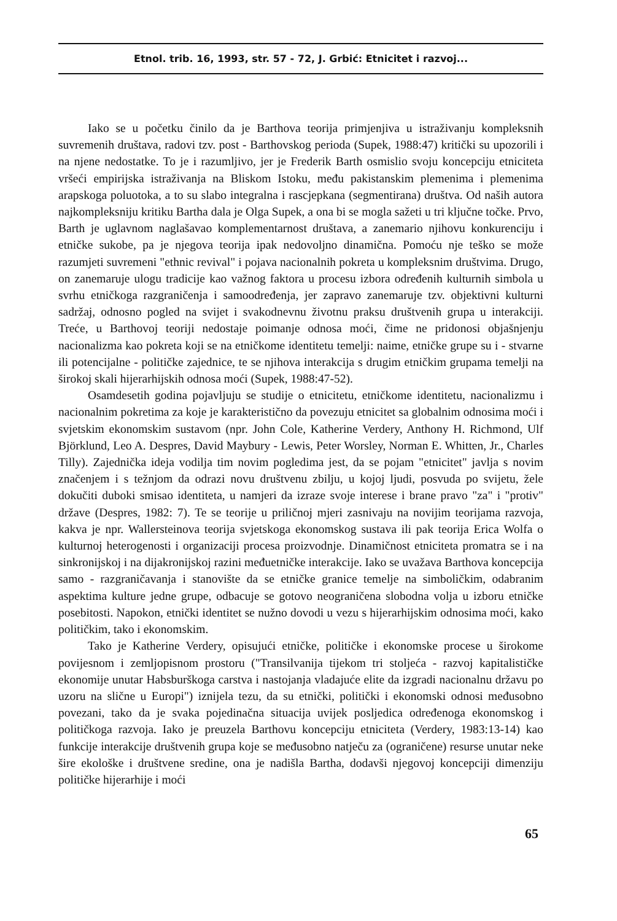Etnol. trib. 16, 1993, str. 57 - 72, J. Grbić: Etnicitet i razvoj...
Iako se u početku činilo da je Barthova teorija primjenjiva u istraživanju kompleksnih suvremenih društava, radovi tzv. post - Barthovskog perioda (Supek, 1988:47) kritički su upozorili i na njene nedostatke. To je i razumljivo, jer je Frederik Barth osmislio svoju koncepciju etniciteta vršeći empirijska istraživanja na Bliskom Istoku, među pakistanskim plemenima i plemenima arapskoga poluotoka, a to su slabo integralna i rascjepkana (segmentirana) društva. Od naših autora najkompleksniju kritiku Bartha dala je Olga Supek, a ona bi se mogla sažeti u tri ključne točke. Prvo, Barth je uglavnom naglašavao komplementarnost društava, a zanemario njihovu konkurenciju i etničke sukobe, pa je njegova teorija ipak nedovoljno dinamična. Pomoću nje teško se može razumjeti suvremeni "ethnic revival" i pojava nacionalnih pokreta u kompleksnim društvima. Drugo, on zanemaruje ulogu tradicije kao važnog faktora u procesu izbora određenih kulturnih simbola u svrhu etničkoga razgraničenja i samoodređenja, jer zapravo zanemaruje tzv. objektivni kulturni sadržaj, odnosno pogled na svijet i svakodnevnu životnu praksu društvenih grupa u interakciji. Treće, u Barthovoj teoriji nedostaje poimanje odnosa moći, čime ne pridonosi objašnjenju nacionalizma kao pokreta koji se na etničkome identitetu temelji: naime, etničke grupe su i - stvarne ili potencijalne - političke zajednice, te se njihova interakcija s drugim etničkim grupama temelji na širokoj skali hijerarhijskih odnosa moći (Supek, 1988:47-52).
Osamdesetih godina pojavljuju se studije o etnicitetu, etničkome identitetu, nacionalizmu i nacionalnim pokretima za koje je karakteristično da povezuju etnicitet sa globalnim odnosima moći i svjetskim ekonomskim sustavom (npr. John Cole, Katherine Verdery, Anthony H. Richmond, Ulf Björklund, Leo A. Despres, David Maybury - Lewis, Peter Worsley, Norman E. Whitten, Jr., Charles Tilly). Zajednička ideja vodilja tim novim pogledima jest, da se pojam "etnicitet" javlja s novim značenjem i s težnjom da odrazi novu društvenu zbilju, u kojoj ljudi, posvuda po svijetu, žele dokučiti duboki smisao identiteta, u namjeri da izraze svoje interese i brane pravo "za" i "protiv" države (Despres, 1982: 7). Te se teorije u priličnoj mjeri zasnivaju na novijim teorijama razvoja, kakva je npr. Wallersteinova teorija svjetskoga ekonomskog sustava ili pak teorija Erica Wolfa o kulturnoj heterogenosti i organizaciji procesa proizvodnje. Dinamičnost etniciteta promatra se i na sinkronijskoj i na dijakronijskoj razini međuetničke interakcije. Iako se uvažava Barthova koncepcija samo - razgraničavanja i stanovište da se etničke granice temelje na simboličkim, odabranim aspektima kulture jedne grupe, odbacuje se gotovo neograničena slobodna volja u izboru etničke posebitosti. Napokon, etnički identitet se nužno dovodi u vezu s hijerarhijskim odnosima moći, kako političkim, tako i ekonomskim.
Tako je Katherine Verdery, opisujući etničke, političke i ekonomske procese u širokome povijesnom i zemljopisnom prostoru ("Transilvanija tijekom tri stoljeća - razvoj kapitalističke ekonomije unutar Habsburškoga carstva i nastojanja vladajuće elite da izgradi nacionalnu državu po uzoru na slične u Europi") iznijela tezu, da su etnički, politički i ekonomski odnosi međusobno povezani, tako da je svaka pojedinačna situacija uvijek posljedica određenoga ekonomskog i političkoga razvoja. Iako je preuzela Barthovu koncepciju etniciteta (Verdery, 1983:13-14) kao funkcije interakcije društvenih grupa koje se međusobno natječu za (ograničene) resurse unutar neke šire ekološke i društvene sredine, ona je nadišla Bartha, dodavši njegovoj koncepciji dimenziju političke hijerarhije i moći
65